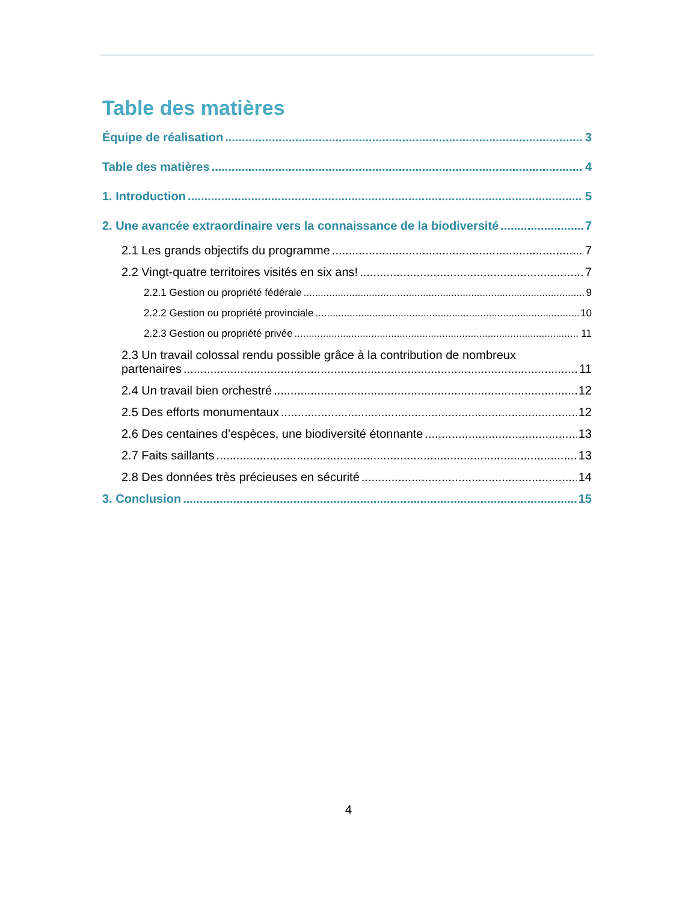Table des matières
Équipe de réalisation 3
Table des matières 4
1. Introduction 5
2. Une avancée extraordinaire vers la connaissance de la biodiversité 7
2.1 Les grands objectifs du programme 7
2.2 Vingt-quatre territoires visités en six ans! 7
2.2.1 Gestion ou propriété fédérale 9
2.2.2 Gestion ou propriété provinciale 10
2.2.3 Gestion ou propriété privée 11
2.3 Un travail colossal rendu possible grâce à la contribution de nombreux
partenaires 11
2.4 Un travail bien orchestré 12
2.5 Des efforts monumentaux 12
2.6 Des centaines d’espèces, une biodiversité étonnante 13
2.7 Faits saillants 13
2.8 Des données très précieuses en sécurité 14
3. Conclusion 15
4